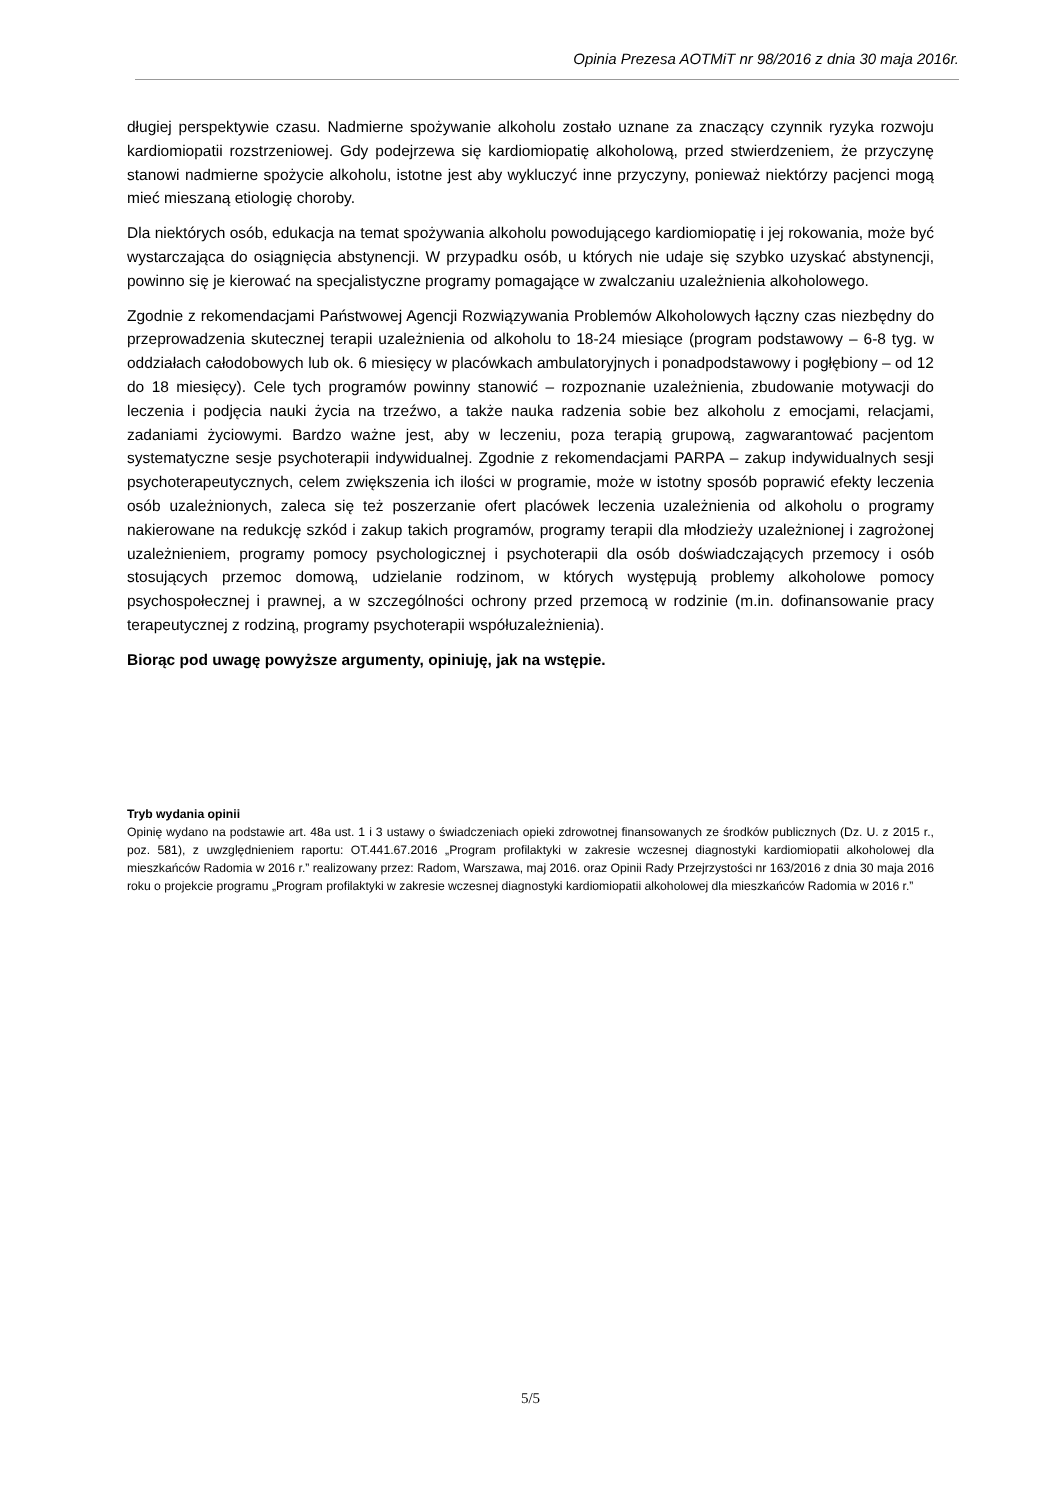Opinia Prezesa AOTMiT nr 98/2016 z dnia 30 maja 2016r.
długiej perspektywie czasu. Nadmierne spożywanie alkoholu zostało uznane za znaczący czynnik ryzyka rozwoju kardiomiopatii rozstrzeniowej. Gdy podejrzewa się kardiomiopatię alkoholową, przed stwierdzeniem, że przyczynę stanowi nadmierne spożycie alkoholu, istotne jest aby wykluczyć inne przyczyny, ponieważ niektórzy pacjenci mogą mieć mieszaną etiologię choroby.
Dla niektórych osób, edukacja na temat spożywania alkoholu powodującego kardiomiopatię i jej rokowania, może być wystarczająca do osiągnięcia abstynencji. W przypadku osób, u których nie udaje się szybko uzyskać abstynencji, powinno się je kierować na specjalistyczne programy pomagające w zwalczaniu uzależnienia alkoholowego.
Zgodnie z rekomendacjami Państwowej Agencji Rozwiązywania Problemów Alkoholowych łączny czas niezbędny do przeprowadzenia skutecznej terapii uzależnienia od alkoholu to 18-24 miesiące (program podstawowy – 6-8 tyg. w oddziałach całodobowych lub ok. 6 miesięcy w placówkach ambulatoryjnych i ponadpodstawowy i pogłębiony – od 12 do 18 miesięcy). Cele tych programów powinny stanowić – rozpoznanie uzależnienia, zbudowanie motywacji do leczenia i podjęcia nauki życia na trzeźwo, a także nauka radzenia sobie bez alkoholu z emocjami, relacjami, zadaniami życiowymi. Bardzo ważne jest, aby w leczeniu, poza terapią grupową, zagwarantować pacjentom systematyczne sesje psychoterapii indywidualnej. Zgodnie z rekomendacjami PARPA – zakup indywidualnych sesji psychoterapeutycznych, celem zwiększenia ich ilości w programie, może w istotny sposób poprawić efekty leczenia osób uzależnionych, zaleca się też poszerzanie ofert placówek leczenia uzależnienia od alkoholu o programy nakierowane na redukcję szkód i zakup takich programów, programy terapii dla młodzieży uzależnionej i zagrożonej uzależnieniem, programy pomocy psychologicznej i psychoterapii dla osób doświadczających przemocy i osób stosujących przemoc domową, udzielanie rodzinom, w których występują problemy alkoholowe pomocy psychospołecznej i prawnej, a w szczególności ochrony przed przemocą w rodzinie (m.in. dofinansowanie pracy terapeutycznej z rodziną, programy psychoterapii współuzależnienia).
Biorąc pod uwagę powyższe argumenty, opiniuję, jak na wstępie.
Tryb wydania opinii
Opinię wydano na podstawie art. 48a ust. 1 i 3 ustawy o świadczeniach opieki zdrowotnej finansowanych ze środków publicznych (Dz. U. z 2015 r., poz. 581), z uwzględnieniem raportu: OT.441.67.2016 „Program profilaktyki w zakresie wczesnej diagnostyki kardiomiopatii alkoholowej dla mieszkańców Radomia w 2016 r.” realizowany przez: Radom, Warszawa, maj 2016. oraz Opinii Rady Przejrzystości nr 163/2016 z dnia 30 maja 2016 roku o projekcie programu „Program profilaktyki w zakresie wczesnej diagnostyki kardiomiopatii alkoholowej dla mieszkańców Radomia w 2016 r.”
5/5